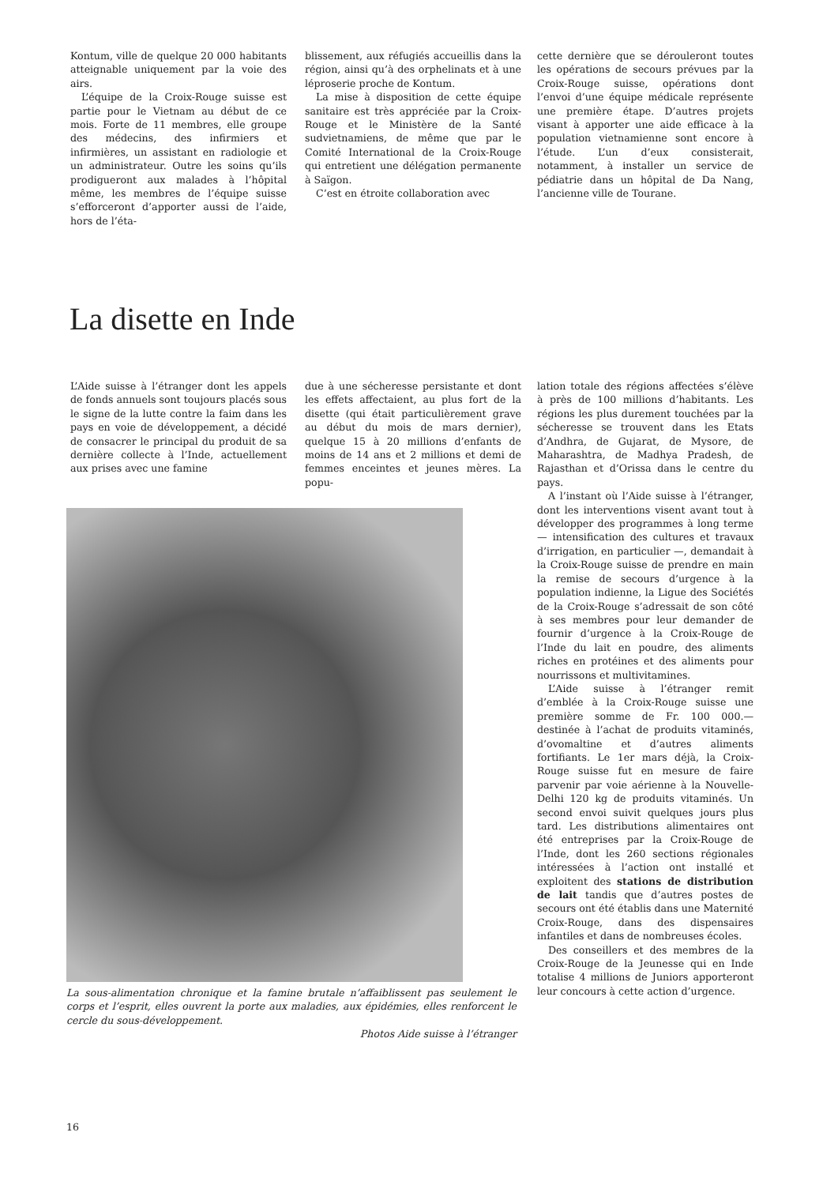Kontum, ville de quelque 20 000 habitants atteignable uniquement par la voie des airs.
L’équipe de la Croix-Rouge suisse est partie pour le Vietnam au début de ce mois. Forte de 11 membres, elle groupe des médecins, des infirmiers et infirmières, un assistant en radiologie et un administrateur. Outre les soins qu’ils prodigueront aux malades à l’hôpital même, les membres de l’équipe suisse s’efforceront d’apporter aussi de l’aide, hors de l’éta-
blissement, aux réfugiés accueillis dans la région, ainsi qu’à des orphelinats et à une léproserie proche de Kontum.
La mise à disposition de cette équipe sanitaire est très appréciée par la Croix-Rouge et le Ministère de la Santé sudvietnamiens, de même que par le Comité International de la Croix-Rouge qui entretient une délégation permanente à Saïgon.
C’est en étroite collaboration avec
cette dernière que se dérouleront toutes les opérations de secours prévues par la Croix-Rouge suisse, opérations dont l’envoi d’une équipe médicale représente une première étape. D’autres projets visant à apporter une aide efficace à la population vietnamienne sont encore à l’étude. L’un d’eux consisterait, notamment, à installer un service de pédiatrie dans un hôpital de Da Nang, l’ancienne ville de Tourane.
La disette en Inde
L’Aide suisse à l’étranger dont les appels de fonds annuels sont toujours placés sous le signe de la lutte contre la faim dans les pays en voie de développement, a décidé de consacrer le principal du produit de sa dernière collecte à l’Inde, actuellement aux prises avec une famine
due à une sécheresse persistante et dont les effets affectaient, au plus fort de la disette (qui était particulièrement grave au début du mois de mars dernier), quelque 15 à 20 millions d’enfants de moins de 14 ans et 2 millions et demi de femmes enceintes et jeunes mères. La popu-
La sous-alimentation chronique et la famine brutale n’affaiblissent pas seulement le corps et l’esprit, elles ouvrent la porte aux maladies, aux épidémies, elles renforcent le cercle du sous-développement.
Photos Aide suisse à l’étranger
lation totale des régions affectées s’élève à près de 100 millions d’habitants. Les régions les plus durement touchées par la sécheresse se trouvent dans les Etats d’Andhra, de Gujarat, de Mysore, de Maharashtra, de Madhya Pradesh, de Rajasthan et d’Orissa dans le centre du pays.
A l’instant où l’Aide suisse à l’étranger, dont les interventions visent avant tout à développer des programmes à long terme — intensification des cultures et travaux d’irrigation, en particulier —, demandait à la Croix-Rouge suisse de prendre en main la remise de secours d’urgence à la population indienne, la Ligue des Sociétés de la Croix-Rouge s’adressait de son côté à ses membres pour leur demander de fournir d’urgence à la Croix-Rouge de l’Inde du lait en poudre, des aliments riches en protéines et des aliments pour nourrissons et multivitamines.
L’Aide suisse à l’étranger remit d’emblée à la Croix-Rouge suisse une première somme de Fr. 100 000.— destinée à l’achat de produits vitaminés, d’ovomaltine et d’autres aliments fortifiants. Le 1er mars déjà, la Croix-Rouge suisse fut en mesure de faire parvenir par voie aérienne à la Nouvelle-Delhi 120 kg de produits vitaminés. Un second envoi suivit quelques jours plus tard. Les distributions alimentaires ont été entreprises par la Croix-Rouge de l’Inde, dont les 260 sections régionales intéressées à l’action ont installé et exploitent des stations de distribution de lait tandis que d’autres postes de secours ont été établis dans une Maternité Croix-Rouge, dans des dispensaires infantiles et dans de nombreuses écoles.
Des conseillers et des membres de la Croix-Rouge de la Jeunesse qui en Inde totalise 4 millions de Juniors apporteront leur concours à cette action d’urgence.
16